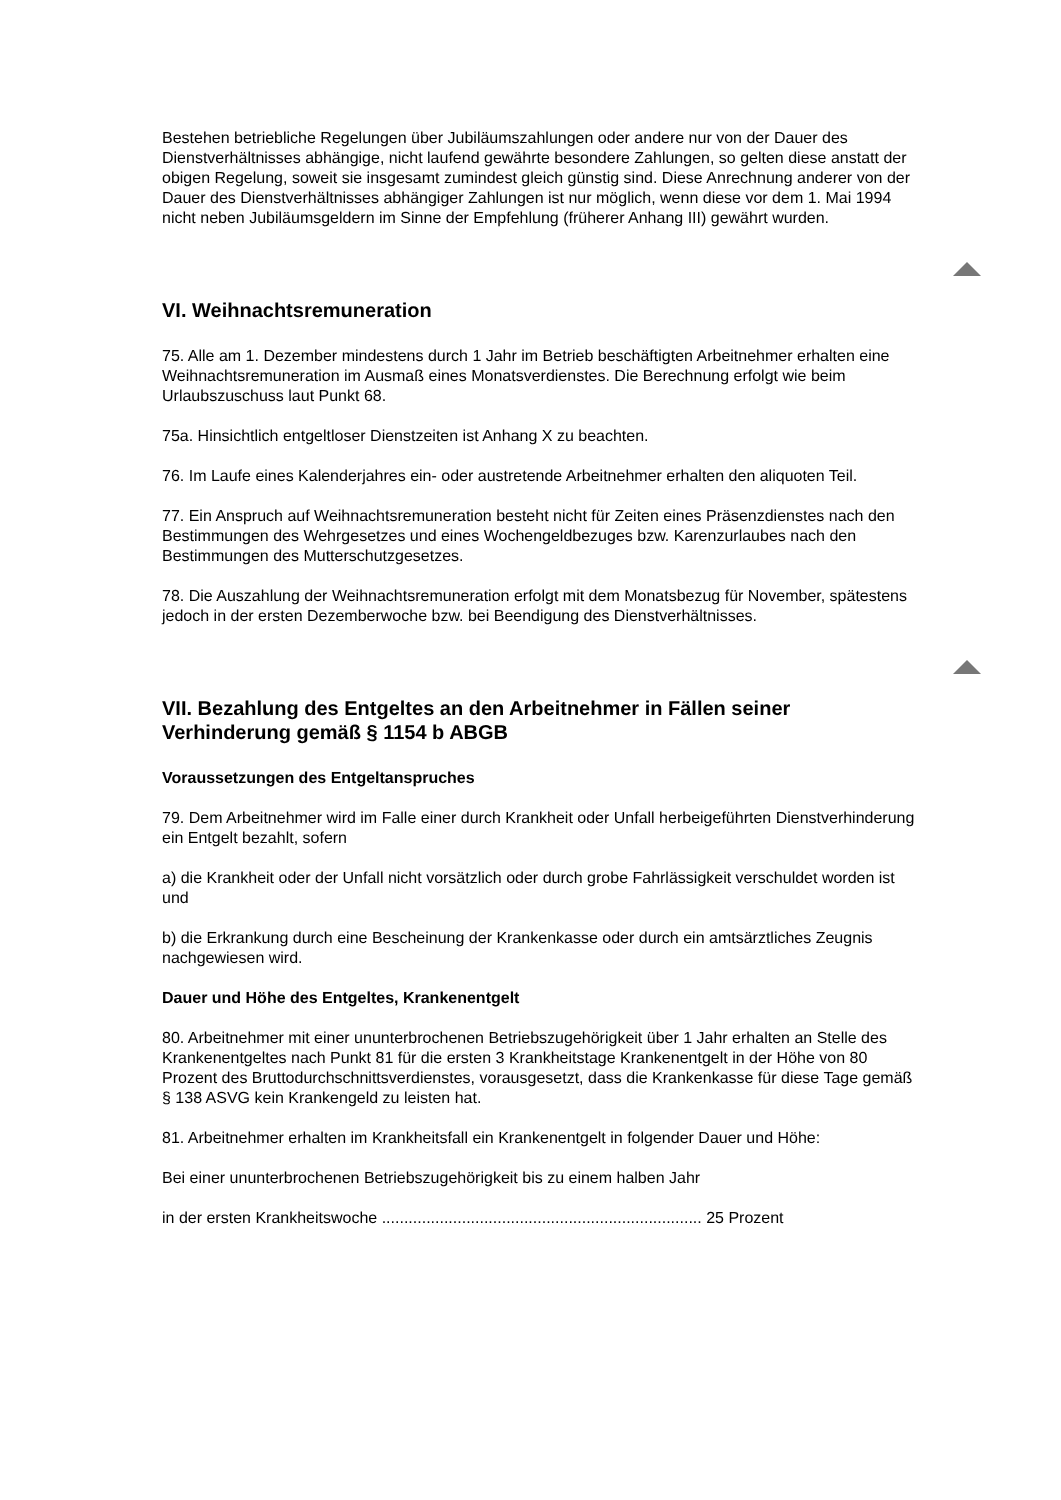Bestehen betriebliche Regelungen über Jubiläumszahlungen oder andere nur von der Dauer des Dienstverhältnisses abhängige, nicht laufend gewährte besondere Zahlungen, so gelten diese anstatt der obigen Regelung, soweit sie insgesamt zumindest gleich günstig sind. Diese Anrechnung anderer von der Dauer des Dienstverhältnisses abhängiger Zahlungen ist nur möglich, wenn diese vor dem 1. Mai 1994 nicht neben Jubiläumsgeldern im Sinne der Empfehlung (früherer Anhang III) gewährt wurden.
VI. Weihnachtsremuneration
75. Alle am 1. Dezember mindestens durch 1 Jahr im Betrieb beschäftigten Arbeitnehmer erhalten eine Weihnachtsremuneration im Ausmaß eines Monatsverdienstes. Die Berechnung erfolgt wie beim Urlaubszuschuss laut Punkt 68.
75a. Hinsichtlich entgeltloser Dienstzeiten ist Anhang X zu beachten.
76. Im Laufe eines Kalenderjahres ein- oder austretende Arbeitnehmer erhalten den aliquoten Teil.
77. Ein Anspruch auf Weihnachtsremuneration besteht nicht für Zeiten eines Präsenzdienstes nach den Bestimmungen des Wehrgesetzes und eines Wochengeldbezuges bzw. Karenzurlaubes nach den Bestimmungen des Mutterschutzgesetzes.
78. Die Auszahlung der Weihnachtsremuneration erfolgt mit dem Monatsbezug für November, spätestens jedoch in der ersten Dezemberwoche bzw. bei Beendigung des Dienstverhältnisses.
VII. Bezahlung des Entgeltes an den Arbeitnehmer in Fällen seiner Verhinderung gemäß § 1154 b ABGB
Voraussetzungen des Entgeltanspruches
79. Dem Arbeitnehmer wird im Falle einer durch Krankheit oder Unfall herbeigeführten Dienstverhinderung ein Entgelt bezahlt, sofern
a) die Krankheit oder der Unfall nicht vorsätzlich oder durch grobe Fahrlässigkeit verschuldet worden ist und
b) die Erkrankung durch eine Bescheinung der Krankenkasse oder durch ein amtsärztliches Zeugnis nachgewiesen wird.
Dauer und Höhe des Entgeltes, Krankenentgelt
80. Arbeitnehmer mit einer ununterbrochenen Betriebszugehörigkeit über 1 Jahr erhalten an Stelle des Krankenentgeltes nach Punkt 81 für die ersten 3 Krankheitstage Krankenentgelt in der Höhe von 80 Prozent des Bruttodurchschnittsverdienstes, vorausgesetzt, dass die Krankenkasse für diese Tage gemäß § 138 ASVG kein Krankengeld zu leisten hat.
81. Arbeitnehmer erhalten im Krankheitsfall ein Krankenentgelt in folgender Dauer und Höhe:
Bei einer ununterbrochenen Betriebszugehörigkeit bis zu einem halben Jahr
in der ersten Krankheitswoche ........................................................................ 25 Prozent